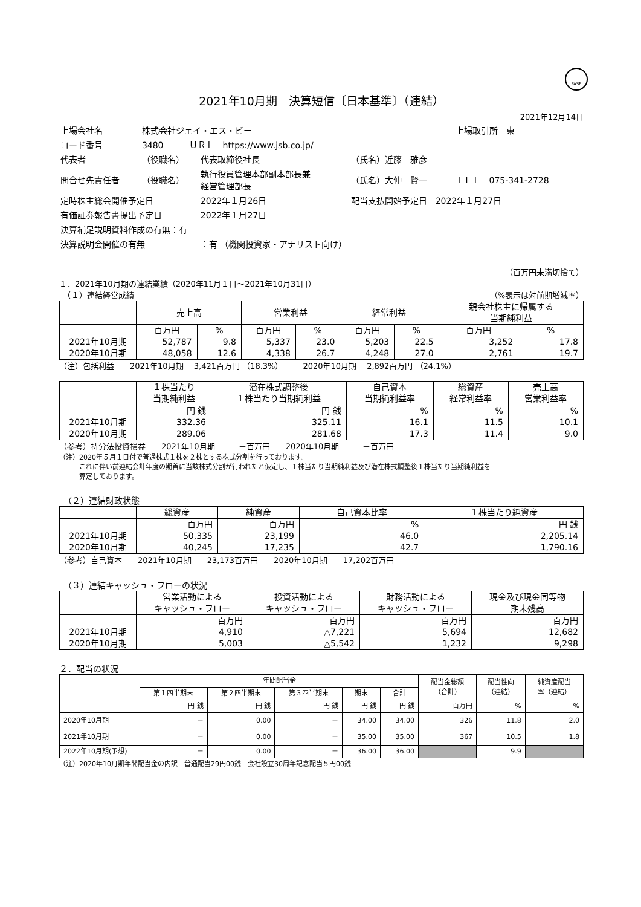FASF
2021年10月期　決算短信〔日本基準〕（連結）
2021年12月14日
| 上場会社名 | 株式会社ジェイ・エス・ビー | | | 上場取引所 東 |
| コード番号 | 3480 ＵＲＬ https://www.jsb.co.jp/ | | | |
| 代表者 | （役職名） | 代表取締役社長 | （氏名）近藤 雅彦 | |
| 問合せ先責任者 | （役職名） | 執行役員管理本部副本部長兼 経営管理部長 | （氏名）大仲 賢一 | ＴＥＬ 075-341-2728 |
| 定時株主総会開催予定日 | | 2022年１月26日 | 配当支払開始予定日 2022年１月27日 | |
| 有価証券報告書提出予定日 | | 2022年１月27日 | | |
| 決算補足説明資料作成の有無：有 | | | | |
| 決算説明会開催の有無 | | ：有 （機関投資家・アナリスト向け） | | |
（百万円未満切捨て）
１．2021年10月期の連結業績（2020年11月１日～2021年10月31日）
　（１）連結経営成績 （%表示は対前期増減率）
| | 売上高 | | 営業利益 | | 経常利益 | | 親会社株主に帰属する 当期純利益 | |
| --- | --- | --- | --- | --- | --- | --- | --- | --- |
| | 百万円 | % | 百万円 | % | 百万円 | % | 百万円 | % |
| 2021年10月期 | 52,787 | 9.8 | 5,337 | 23.0 | 5,203 | 22.5 | 3,252 | 17.8 |
| 2020年10月期 | 48,058 | 12.6 | 4,338 | 26.7 | 4,248 | 27.0 | 2,761 | 19.7 |
（注）包括利益　　2021年10月期　 3,421百万円 （18.3%）　　　2020年10月期　 2,892百万円 （24.1%）
| | １株当たり 当期純利益 | 潜在株式調整後 １株当たり当期純利益 | 自己資本 当期純利益率 | 総資産 経常利益率 | 売上高 営業利益率 |
| --- | --- | --- | --- | --- | --- |
| | 円 銭 | 円 銭 | % | % | % |
| 2021年10月期 | 332.36 | 325.11 | 16.1 | 11.5 | 10.1 |
| 2020年10月期 | 289.06 | 281.68 | 17.3 | 11.4 | 9.0 |
（参考）持分法投資損益　　2021年10月期　　　－百万円　　2020年10月期　　　－百万円
（注）2020年５月１日付で普通株式１株を２株とする株式分割を行っております。
　　　これに伴い前連結会計年度の期首に当該株式分割が行われたと仮定し、１株当たり当期純利益及び潜在株式調整後１株当たり当期純利益を
　　　算定しております。
　（２）連結財政状態
| | 総資産 | 純資産 | 自己資本比率 | １株当たり純資産 |
| --- | --- | --- | --- | --- |
| | 百万円 | 百万円 | % | 円 銭 |
| 2021年10月期 | 50,335 | 23,199 | 46.0 | 2,205.14 |
| 2020年10月期 | 40,245 | 17,235 | 42.7 | 1,790.16 |
（参考）自己資本　　2021年10月期　　23,173百万円　　2020年10月期　　17,202百万円
　（３）連結キャッシュ・フローの状況
| | 営業活動による キャッシュ・フロー | 投資活動による キャッシュ・フロー | 財務活動による キャッシュ・フロー | 現金及び現金同等物 期末残高 |
| --- | --- | --- | --- | --- |
| | 百万円 | 百万円 | 百万円 | 百万円 |
| 2021年10月期 | 4,910 | △7,221 | 5,694 | 12,682 |
| 2020年10月期 | 5,003 | △5,542 | 1,232 | 9,298 |
２．配当の状況
| | 年間配当金 | | | | | 配当金総額 （合計） | 配当性向 （連結） | 純資産配当 率（連結） |
| --- | --- | --- | --- | --- | --- | --- | --- | --- |
| | 第１四半期末 | 第２四半期末 | 第３四半期末 | 期末 | 合計 | | | |
| | 円 銭 | 円 銭 | 円 銭 | 円 銭 | 円 銭 | 百万円 | % | % |
| 2020年10月期 | － | 0.00 | － | 34.00 | 34.00 | 326 | 11.8 | 2.0 |
| 2021年10月期 | － | 0.00 | － | 35.00 | 35.00 | 367 | 10.5 | 1.8 |
| 2022年10月期(予想) | － | 0.00 | － | 36.00 | 36.00 | | 9.9 | |
（注）2020年10月期年間配当金の内訳　普通配当29円00銭　会社設立30周年記念配当５円00銭